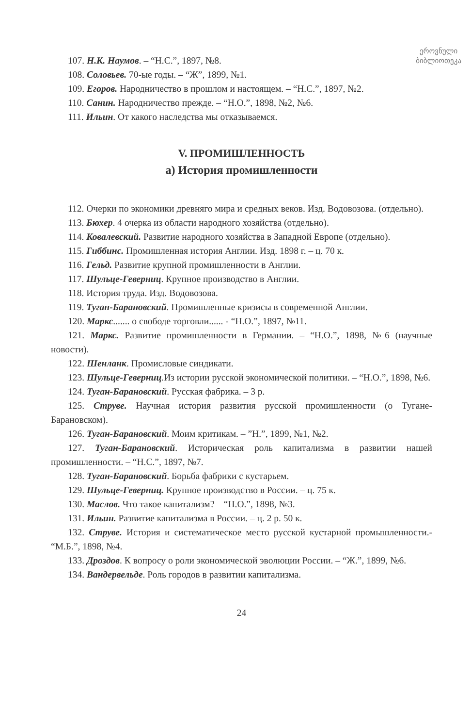ეროვნული
ბიბლიოთეკა
107. Н.К. Наумов. – “Н.С.”, 1897, №8.
108. Соловьев. 70-ые годы. – “Ж”, 1899, №1.
109. Егоров. Народничество в прошлом и настоящем. – “Н.С.”, 1897, №2.
110. Санин. Народничество прежде. – “Н.О.”, 1898, №2, №6.
111. Ильин. От какого наследства мы отказываемся.
V. ПРОМИШЛЕННОСТЬ
а) История промишленности
112. Очерки по экономики древняго мира и средных веков. Изд. Водовозова. (отдельно).
113. Бюхер. 4 очерка из области народного хозяйства (отдельно).
114. Ковалевский. Развитие народного хозяйства в Западной Европе (отдельно).
115. Гиббинс. Промишленная история Англии. Изд. 1898 г. – ц. 70 к.
116. Гельд. Развитие крупной промишленности в Англии.
117. Шульце-Геверниц. Крупное производство в Англии.
118. История труда. Изд. Водовозова.
119. Туган-Барановский. Промишленные кризисы в современной Англии.
120. Маркс....... о свободе торговли...... - “Н.О.”, 1897, №11.
121. Маркс. Развитие промишленности в Германии. – “Н.О.”, 1898, №6 (научные новости).
122. Шенланк. Промисловые синдикати.
123. Шульце-Геверниц.Из истории русской экономической политики. – “Н.О.”, 1898, №6.
124. Туган-Барановский. Русская фабрика. – 3 р.
125. Струве. Научная история развития русской промишленности (о Тугане-Барановском).
126. Туган-Барановский. Моим критикам. – ”Н.”, 1899, №1, №2.
127. Туган-Барановский. Историческая роль капитализма в развитии нашей промишленности. – “Н.С.”, 1897, №7.
128. Туган-Барановский. Борьба фабрики с кустарьем.
129. Шульце-Геверниц. Крупное производство в России. – ц. 75 к.
130. Маслов. Что такое капитализм? – “Н.О.”, 1898, №3.
131. Ильин. Развитие капитализма в России. – ц. 2 р. 50 к.
132. Струве. История и систематическое место русской кустарной промышленности.- “М.Б.”, 1898, №4.
133. Дроздов. К вопросу о роли экономической эволюции России. – “Ж.”, 1899, №6.
134. Вандервельде. Роль городов в развитии капитализма.
24